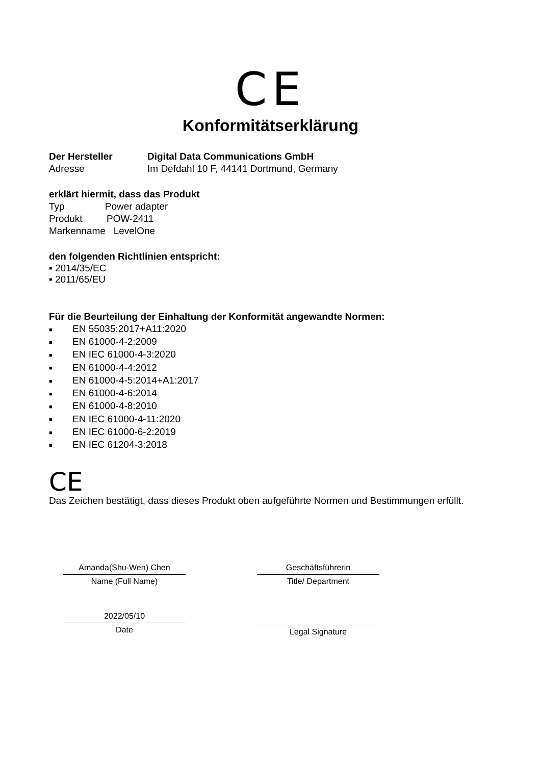CE
Konformitätserklärung
Der Hersteller Digital Data Communications GmbH
Adresse Im Defdahl 10 F, 44141 Dortmund, Germany
erklärt hiermit, dass das Produkt
Typ Power adapter
Produkt POW-2411
Markenname LevelOne
den folgenden Richtlinien entspricht:
▪ 2014/35/EC
▪ 2011/65/EU
Für die Beurteilung der Einhaltung der Konformität angewandte Normen:
■ EN 55035:2017+A11:2020
■ EN 61000-4-2:2009
■ EN IEC 61000-4-3:2020
■ EN 61000-4-4:2012
■ EN 61000-4-5:2014+A1:2017
■ EN 61000-4-6:2014
■ EN 61000-4-8:2010
■ EN IEC 61000-4-11:2020
■ EN IEC 61000-6-2:2019
■ EN IEC 61204-3:2018
CE
Das Zeichen bestätigt, dass dieses Produkt oben aufgeführte Normen und Bestimmungen erfüllt.
Amanda(Shu-Wen) Chen
Name (Full Name)
2022/05/10
Date
Geschäftsführerin
Title/ Department
Legal Signature